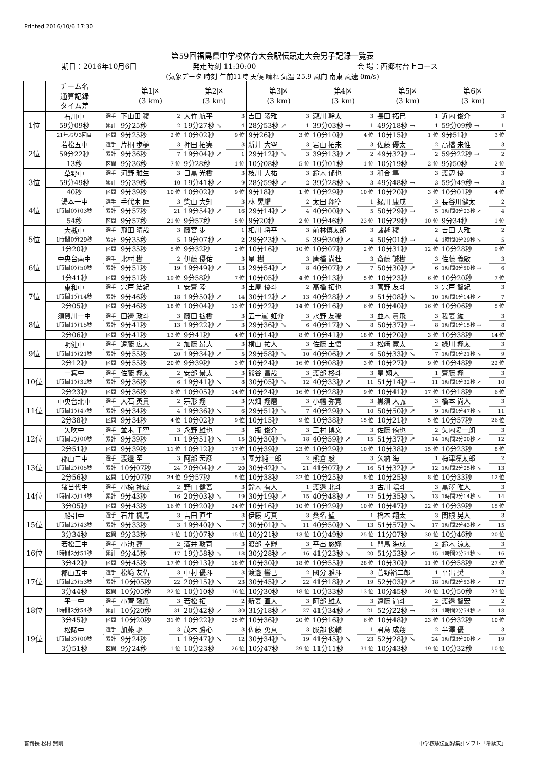Printed 2016/10/6 17:30
第59回福島県中学校体育大会駅伝競走大会男子記録一覧表
期日：2016年10月6日 発走時刻 11:30:00 会 場：西郷村台上コース
(気象データ 時刻 午前11時 天候 晴れ 気温 25.9 風向 南東 風速 0m/s)
| | チーム名 通算記録 タイム差 | | 第1区 (3 km) | 第2区 (3 km) | 第3区 (3 km) | 第4区 (3 km) | 第5区 (3 km) | 第6区 (3 km) |
| --- | --- | --- | --- | --- | --- | --- | --- | --- |
| 1位 | 石川中 | 選手 | 下山田 稜 2 | 大竹 航平 3 | 吉田 陵雅 3 | 瀧川 幹太 3 | 長田 拓巳 1 | 近内 俊介 3 |
| | 59分09秒 | 累計 | 9分25秒 2 | 19分27秒 ↘ 4 | 28分53秒 ↗ 1 | 39分03秒 → 1 | 49分18秒 → 1 | 59分09秒 → 1 |
| | 21年ぶり3回目 | 区間 | 9分25秒 2 位 | 10分02秒 9 位 | 9分26秒 3 位 | 10分10秒 4 位 | 10分15秒 1 位 | 9分51秒 3 位 |
| 2位 | 若松五中 | 選手 | 片桐 歩夢 3 | 押田 拓実 3 | 新井 大空 3 | 岩山 拓未 3 | 佐藤 優太 2 | 高橋 来惟 3 |
| | 59分22秒 | 累計 | 9分36秒 7 | 19分04秒 ↗ 1 | 29分12秒 ↘ 3 | 39分13秒 ↗ 2 | 49分32秒 → 2 | 59分22秒 → 2 |
| | 13秒 | 区間 | 9分36秒 7 位 | 9分28秒 1 位 | 10分08秒 5 位 | 10分01秒 1 位 | 10分19秒 2 位 | 9分50秒 2 位 |
| 3位 | 草野中 | 選手 | 河野 雅生 3 | 目黒 光樹 3 | 枝川 大祐 3 | 鈴木 郁也 3 | 和合 隼 3 | 渡辺 優 3 |
| | 59分49秒 | 累計 | 9分39秒 10 | 19分41秒 ↗ 9 | 28分59秒 ↗ 2 | 39分28秒 ↘ 3 | 49分48秒 → 3 | 59分49秒 → 3 |
| | 40秒 | 区間 | 9分39秒 10 位 | 10分02秒 9 位 | 9分18秒 1 位 | 10分29秒 10 位 | 10分20秒 3 位 | 10分01秒 4 位 |
| 4位 | 湯本一中 | 選手 | 手代木 陸 3 | 柴山 大知 3 | 林 晃耀 2 | 太田 翔空 1 | 緑川 康成 3 | 長谷川健太 2 |
| | 1時間0分03秒 | 累計 | 9分57秒 21 | 19分54秒 ↗ 16 | 29分14秒 ↗ 4 | 40分00秒 ↘ 5 | 50分29秒 → 5 | 1時間0分03秒 ↗ 4 |
| | 54秒 | 区間 | 9分57秒 21 位 | 9分57秒 5 位 | 9分20秒 2 位 | 10分46秒 23 位 | 10分29秒 10 位 | 9分34秒 1 位 |
| 5位 | 大槻中 | 選手 | 飛田 晴哉 3 | 藤宮 歩 1 | 相川 将平 3 | 前林慎太郎 3 | 諸越 稜 2 | 吉田 大雅 2 |
| | 1時間0分29秒 | 累計 | 9分35秒 5 | 19分07秒 ↗ 2 | 29分23秒 ↘ 5 | 39分30秒 ↗ 4 | 50分01秒 → 4 | 1時間0分29秒 ↘ 5 |
| | 1分20秒 | 区間 | 9分35秒 5 位 | 9分32秒 2 位 | 10分16秒 10 位 | 10分07秒 2 位 | 10分31秒 12 位 | 10分28秒 9 位 |
| 6位 | 中央台南中 | 選手 | 北村 樹 2 | 伊藤 優佑 3 | 星 樹 3 | 唐橋 尚杜 3 | 斎藤 誠樹 3 | 佐藤 義敏 3 |
| | 1時間0分50秒 | 累計 | 9分51秒 19 | 19分49秒 ↗ 13 | 29分54秒 ↗ 8 | 40分07秒 ↗ 7 | 50分30秒 ↗ 6 | 1時間0分50秒 → 6 |
| | 1分41秒 | 区間 | 9分51秒 19 位 | 9分58秒 7 位 | 10分05秒 4 位 | 10分13秒 5 位 | 10分23秒 6 位 | 10分20秒 7 位 |
| 7位 | 東和中 | 選手 | 宍戸 結紀 1 | 安齋 陸 3 | 土屋 優斗 2 | 高橋 拓也 3 | 菅野 友斗 3 | 宍戸 智紀 3 |
| | 1時間1分14秒 | 累計 | 9分46秒 18 | 19分50秒 ↗ 14 | 30分12秒 ↗ 13 | 40分28秒 ↗ 9 | 51分08秒 ↘ 10 | 1時間1分14秒 ↗ 7 |
| | 2分05秒 | 区間 | 9分46秒 18 位 | 10分04秒 13 位 | 10分22秒 14 位 | 10分16秒 6 位 | 10分40秒 16 位 | 10分06秒 5 位 |
| 8位 | 須賀川一中 | 選手 | 田邊 政斗 3 | 藤田 拡樹 3 | 五十嵐 虹介 3 | 水野 友稀 3 | 並木 貴飛 3 | 我妻 紘 3 |
| | 1時間1分15秒 | 累計 | 9分41秒 13 | 19分22秒 ↗ 3 | 29分36秒 ↘ 6 | 40分17秒 ↘ 8 | 50分37秒 → 8 | 1時間1分15秒 → 8 |
| | 2分06秒 | 区間 | 9分41秒 13 位 | 9分41秒 4 位 | 10分14秒 8 位 | 10分41秒 18 位 | 10分20秒 3 位 | 10分38秒 14 位 |
| 9位 | 明健中 | 選手 | 遠藤 広大 2 | 加藤 昂大 3 | 横山 祐人 3 | 佐藤 圭悟 3 | 松﨑 寛太 2 | 緑川 翔太 3 |
| | 1時間1分21秒 | 累計 | 9分55秒 20 | 19分34秒 ↗ 5 | 29分58秒 ↘ 10 | 40分06秒 ↗ 6 | 50分33秒 ↘ 7 | 1時間1分21秒 ↘ 9 |
| | 2分12秒 | 区間 | 9分55秒 20 位 | 9分39秒 3 位 | 10分24秒 16 位 | 10分08秒 3 位 | 10分27秒 9 位 | 10分48秒 22 位 |
| 10位 | 一箕中 | 選手 | 佐藤 翔太 2 | 安部 景太 3 | 熊谷 昌哉 3 | 渡部 柊斗 3 | 星 翔大 1 | 齋藤 翔 3 |
| | 1時間1分32秒 | 累計 | 9分36秒 6 | 19分41秒 ↘ 8 | 30分05秒 ↘ 12 | 40分33秒 ↗ 11 | 51分14秒 → 11 | 1時間1分32秒 ↗ 10 |
| | 2分23秒 | 区間 | 9分36秒 6 位 | 10分05秒 14 位 | 10分24秒 16 位 | 10分28秒 9 位 | 10分41秒 17 位 | 10分18秒 6 位 |
| 11位 | 中央台北中 | 選手 | 大石 英貴 2 | 宗形 翔 3 | 欠畑 翔磨 3 | 小幡 弥寛 3 | 黒須 大誠 3 | 橋本 尚人 3 |
| | 1時間1分47秒 | 累計 | 9分34秒 4 | 19分36秒 ↘ 6 | 29分51秒 ↘ 7 | 40分29秒 ↘ 10 | 50分50秒 ↗ 9 | 1時間1分47秒 ↘ 11 |
| | 2分38秒 | 区間 | 9分34秒 4 位 | 10分02秒 9 位 | 10分15秒 9 位 | 10分38秒 15 位 | 10分21秒 5 位 | 10分57秒 26 位 |
| 12位 | 矢吹中 | 選手 | 並木 千空 3 | 永野 雄也 3 | 二瓶 俊介 3 | 三村 博文 3 | 佐藤 侑也 2 | 矢内陽一朗 3 |
| | 1時間2分00秒 | 累計 | 9分39秒 11 | 19分51秒 ↘ 15 | 30分30秒 ↘ 18 | 40分59秒 ↗ 15 | 51分37秒 ↗ 14 | 1時間2分00秒 ↗ 12 |
| | 2分51秒 | 区間 | 9分39秒 11 位 | 10分12秒 17 位 | 10分39秒 23 位 | 10分29秒 10 位 | 10分38秒 15 位 | 10分23秒 8 位 |
| 13位 | 郡山二中 | 選手 | 渡邉 至 3 | 阿部 宏彦 3 | 國分純一郎 2 | 熊倉 駿 3 | 久納 海 1 | 梅津凜太郎 2 |
| | 1時間2分05秒 | 累計 | 10分07秒 24 | 20分04秒 ↗ 20 | 30分42秒 ↘ 21 | 41分07秒 ↗ 16 | 51分32秒 ↗ 12 | 1時間2分05秒 ↘ 13 |
| | 2分56秒 | 区間 | 10分07秒 24 位 | 9分57秒 5 位 | 10分38秒 22 位 | 10分25秒 8 位 | 10分25秒 8 位 | 10分33秒 12 位 |
| 14位 | 猪苗代中 | 選手 | 小椋 神威 2 | 野口 健吾 3 | 鈴木 有人 1 | 渡邉 北斗 3 | 古川 陽斗 3 | 黒澤 唯人 3 |
| | 1時間2分14秒 | 累計 | 9分43秒 16 | 20分03秒 ↘ 19 | 30分19秒 ↗ 15 | 40分48秒 ↗ 12 | 51分35秒 ↘ 13 | 1時間2分14秒 ↘ 14 |
| | 3分05秒 | 区間 | 9分43秒 16 位 | 10分20秒 24 位 | 10分16秒 10 位 | 10分29秒 10 位 | 10分47秒 22 位 | 10分39秒 15 位 |
| 15位 | 船引中 | 選手 | 石井 楓馬 3 | 吉田 直生 3 | 伊藤 巧真 3 | 桑名 聖 1 | 橋本 翔太 3 | 関根 晃人 3 |
| | 1時間2分43秒 | 累計 | 9分33秒 3 | 19分40秒 ↘ 7 | 30分01秒 ↘ 11 | 40分50秒 ↘ 13 | 51分57秒 ↘ 17 | 1時間2分43秒 ↗ 15 |
| | 3分34秒 | 区間 | 9分33秒 3 位 | 10分07秒 15 位 | 10分21秒 13 位 | 10分49秒 25 位 | 11分07秒 30 位 | 10分46秒 20 位 |
| 16位 | 若松三中 | 選手 | 小池 蓮 2 | 酒井 敦司 3 | 渡部 幸輝 3 | 平出 悠翔 1 | 門馬 海成 2 | 鈴木 涼太 3 |
| | 1時間2分51秒 | 累計 | 9分45秒 17 | 19分58秒 ↘ 18 | 30分28秒 ↗ 16 | 41分23秒 ↘ 20 | 51分53秒 ↗ 15 | 1時間2分51秒 ↘ 16 |
| | 3分42秒 | 区間 | 9分45秒 17 位 | 10分13秒 18 位 | 10分30秒 18 位 | 10分55秒 28 位 | 10分30秒 11 位 | 10分58秒 27 位 |
| 17位 | 郡山五中 | 選手 | 松﨑 友佑 3 | 中村 優斗 3 | 渡邊 響己 2 | 國分 雅斗 3 | 菅野裕二郎 1 | 平出 奨 3 |
| | 1時間2分53秒 | 累計 | 10分05秒 22 | 20分15秒 ↘ 23 | 30分45秒 ↗ 22 | 41分18秒 ↗ 19 | 52分03秒 ↗ 18 | 1時間2分53秒 ↗ 17 |
| | 3分44秒 | 区間 | 10分05秒 22 位 | 10分10秒 16 位 | 10分30秒 18 位 | 10分33秒 13 位 | 10分45秒 20 位 | 10分50秒 23 位 |
| 18位 | 平一中 | 選手 | 小菅 敬胤 3 | 若松 拓 2 | 新妻 直大 3 | 阿部 雄太 3 | 遠藤 尚斗 2 | 渡邉 智宏 2 |
| | 1時間2分54秒 | 累計 | 10分20秒 31 | 20分42秒 ↗ 30 | 31分18秒 ↗ 27 | 41分34秒 ↗ 21 | 52分22秒 → 21 | 1時間2分54秒 ↗ 18 |
| | 3分45秒 | 区間 | 10分20秒 31 位 | 10分22秒 25 位 | 10分36秒 20 位 | 10分16秒 6 位 | 10分48秒 23 位 | 10分32秒 10 位 |
| 19位 | 松陵中 | 選手 | 加藤 駆 3 | 茂木 勝心 3 | 佐藤 勇真 3 | 服部 俊輔 1 | 君島 成翔 2 | 半澤 優 3 |
| | 1時間3分00秒 | 累計 | 9分24秒 1 | 19分47秒 ↘ 12 | 30分34秒 ↘ 19 | 41分45秒 ↘ 23 | 52分28秒 ↘ 24 | 1時間3分00秒 ↗ 19 |
| | 3分51秒 | 区間 | 9分24秒 1 位 | 10分23秒 26 位 | 10分47秒 29 位 | 11分11秒 31 位 | 10分43秒 19 位 | 10分32秒 10 位 |
審判長 松村 賢剛 中学校駅伝記録集計ソフト「韋駄天」